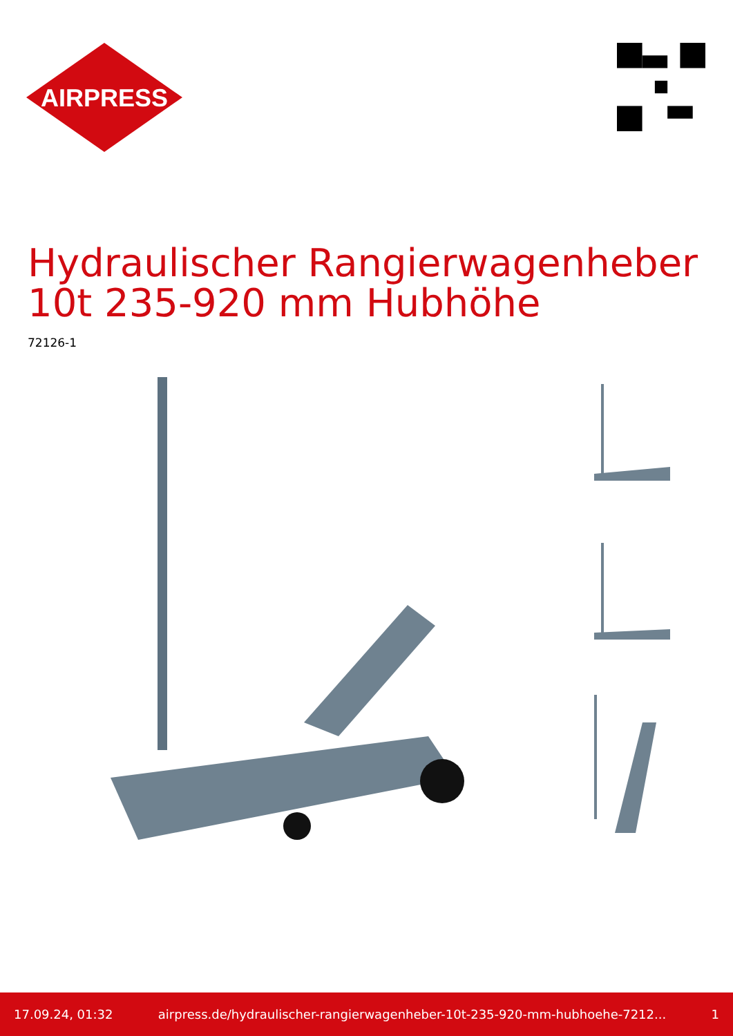AIRPRESS
Hydraulischer Rangierwagenheber 10t 235-920 mm Hubhöhe
72126-1
17.09.24, 01:32 airpress.de/hydraulischer-rangierwagenheber-10t-235-920-mm-hubhoehe-7212... 1